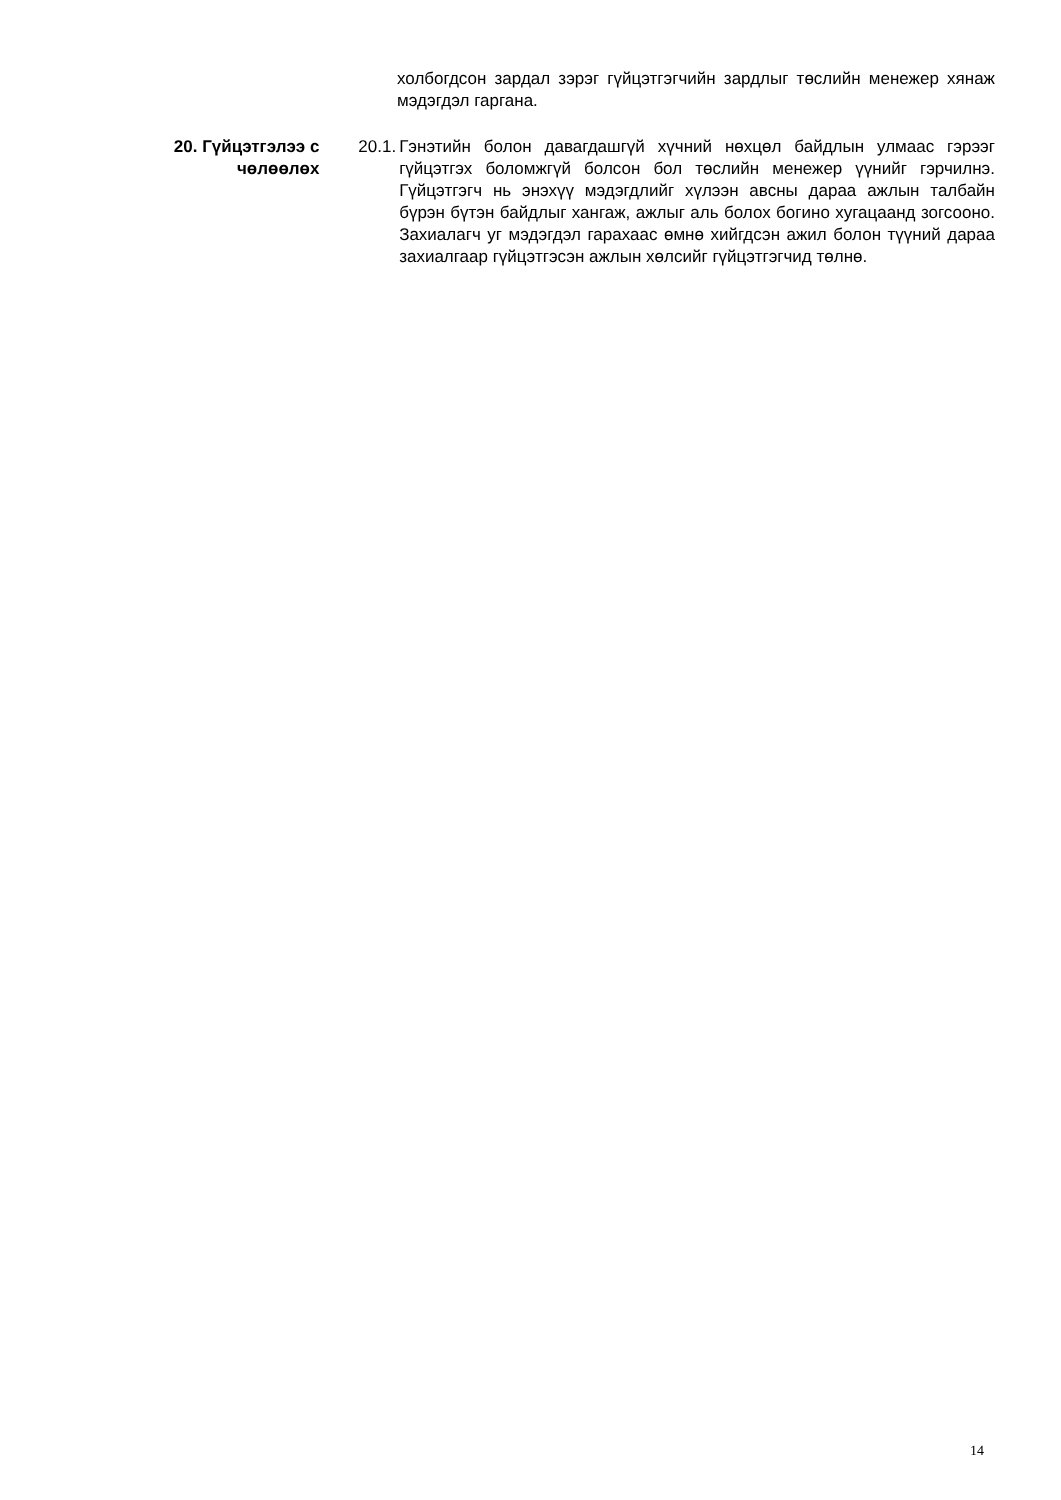холбогдсон зардал зэрэг гүйцэтгэгчийн зардлыг төслийн менежер хянаж мэдэгдэл гаргана.
20. Гүйцэтгэлээ с чөлөөлөх
20.1. Гэнэтийн болон давагдашгүй хүчний нөхцөл байдлын улмаас гэрээг гүйцэтгэх боломжгүй болсон бол төслийн менежер үүнийг гэрчилнэ. Гүйцэтгэгч нь энэхүү мэдэгдлийг хүлээн авсны дараа ажлын талбайн бүрэн бүтэн байдлыг хангаж, ажлыг аль болох богино хугацаанд зогсооно. Захиалагч уг мэдэгдэл гарахаас өмнө хийгдсэн ажил болон түүний дараа захиалгаар гүйцэтгэсэн ажлын хөлсийг гүйцэтгэгчид төлнө.
14